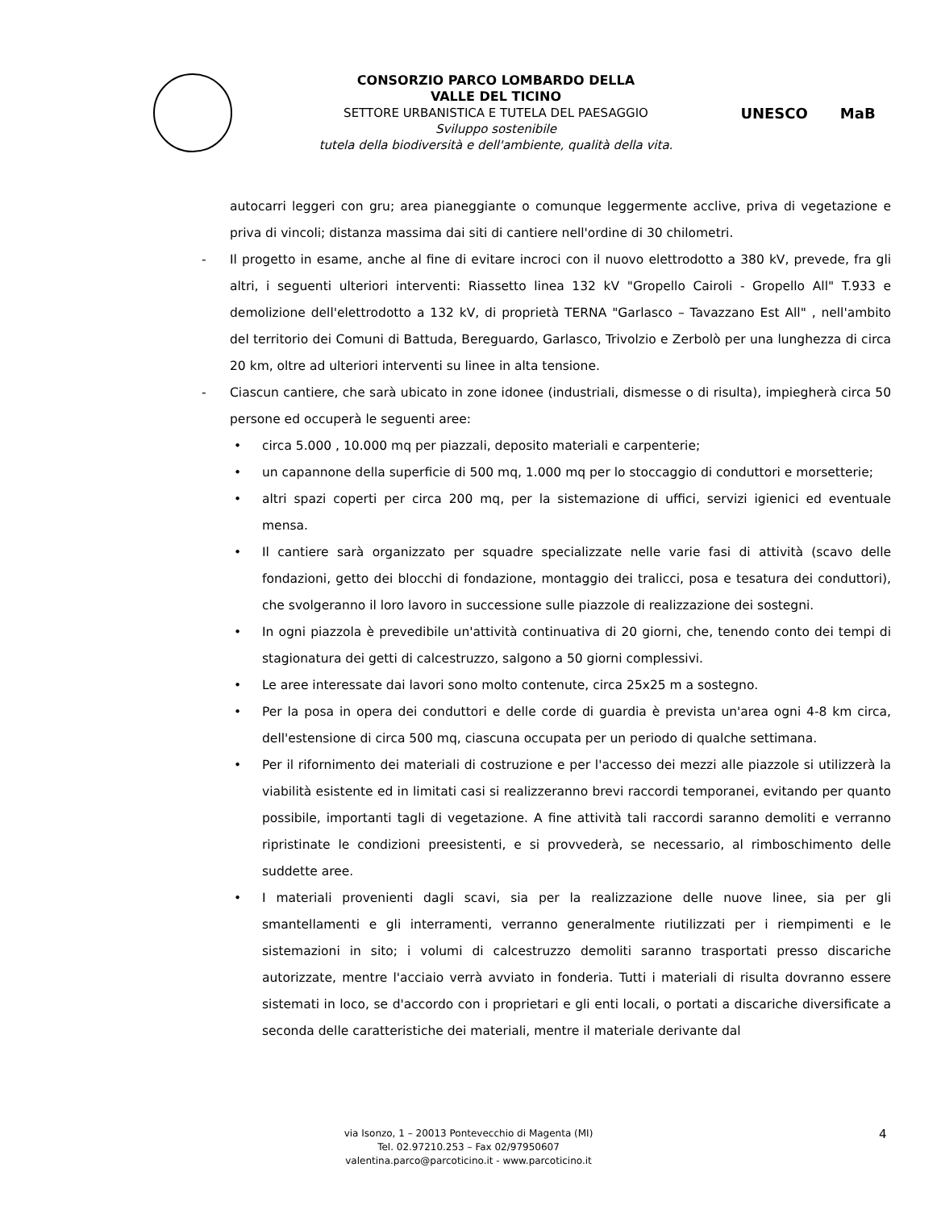CONSORZIO PARCO LOMBARDO DELLA
VALLE DEL TICINO
SETTORE URBANISTICA E TUTELA DEL PAESAGGIO
Sviluppo sostenibile
tutela della biodiversità e dell'ambiente, qualità della vita.
UNESCO MaB
autocarri leggeri con gru; area pianeggiante o comunque leggermente acclive, priva di vegetazione e priva di vincoli; distanza massima dai siti di cantiere nell'ordine di 30 chilometri.
- Il progetto in esame, anche al fine di evitare incroci con il nuovo elettrodotto a 380 kV, prevede, fra gli altri, i seguenti ulteriori interventi: Riassetto linea 132 kV "Gropello Cairoli - Gropello All" T.933 e demolizione dell'elettrodotto a 132 kV, di proprietà TERNA "Garlasco – Tavazzano Est All" , nell'ambito del territorio dei Comuni di Battuda, Bereguardo, Garlasco, Trivolzio e Zerbolò per una lunghezza di circa 20 km, oltre ad ulteriori interventi su linee in alta tensione.
- Ciascun cantiere, che sarà ubicato in zone idonee (industriali, dismesse o di risulta), impiegherà circa 50 persone ed occuperà le seguenti aree:
• circa 5.000 , 10.000 mq per piazzali, deposito materiali e carpenterie;
• un capannone della superficie di 500 mq, 1.000 mq per lo stoccaggio di conduttori e morsetterie;
• altri spazi coperti per circa 200 mq, per la sistemazione di uffici, servizi igienici ed eventuale mensa.
• Il cantiere sarà organizzato per squadre specializzate nelle varie fasi di attività (scavo delle fondazioni, getto dei blocchi di fondazione, montaggio dei tralicci, posa e tesatura dei conduttori), che svolgeranno il loro lavoro in successione sulle piazzole di realizzazione dei sostegni.
• In ogni piazzola è prevedibile un'attività continuativa di 20 giorni, che, tenendo conto dei tempi di stagionatura dei getti di calcestruzzo, salgono a 50 giorni complessivi.
• Le aree interessate dai lavori sono molto contenute, circa 25x25 m a sostegno.
• Per la posa in opera dei conduttori e delle corde di guardia è prevista un'area ogni 4-8 km circa, dell'estensione di circa 500 mq, ciascuna occupata per un periodo di qualche settimana.
• Per il rifornimento dei materiali di costruzione e per l'accesso dei mezzi alle piazzole si utilizzerà la viabilità esistente ed in limitati casi si realizzeranno brevi raccordi temporanei, evitando per quanto possibile, importanti tagli di vegetazione. A fine attività tali raccordi saranno demoliti e verranno ripristinate le condizioni preesistenti, e si provvederà, se necessario, al rimboschimento delle suddette aree.
• I materiali provenienti dagli scavi, sia per la realizzazione delle nuove linee, sia per gli smantellamenti e gli interramenti, verranno generalmente riutilizzati per i riempimenti e le sistemazioni in sito; i volumi di calcestruzzo demoliti saranno trasportati presso discariche autorizzate, mentre l'acciaio verrà avviato in fonderia. Tutti i materiali di risulta dovranno essere sistemati in loco, se d'accordo con i proprietari e gli enti locali, o portati a discariche diversificate a seconda delle caratteristiche dei materiali, mentre il materiale derivante dal
via Isonzo, 1 – 20013 Pontevecchio di Magenta (MI)
Tel. 02.97210.253 – Fax 02/97950607
valentina.parco@parcoticino.it - www.parcoticino.it
4